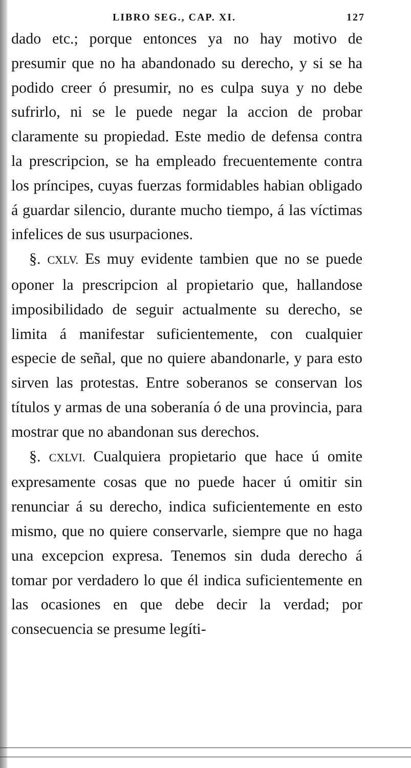LIBRO SEG., CAP. XI. 127
dado etc.; porque entonces ya no hay motivo de presumir que no ha abandonado su derecho, y si se ha podido creer ó presumir, no es culpa suya y no debe sufrirlo, ni se le puede negar la accion de probar claramente su propiedad. Este medio de defensa contra la prescripcion, se ha empleado frecuentemente contra los príncipes, cuyas fuerzas formidables habian obligado á guardar silencio, durante mucho tiempo, á las víctimas infelices de sus usurpaciones.
§. CXLV. Es muy evidente tambien que no se puede oponer la prescripcion al propietario que, hallandose imposibilidado de seguir actualmente su derecho, se limita á manifestar suficientemente, con cualquier especie de señal, que no quiere abandonarle, y para esto sirven las protestas. Entre soberanos se conservan los títulos y armas de una soberanía ó de una provincia, para mostrar que no abandonan sus derechos.
§. CXLVI. Cualquiera propietario que hace ú omite expresamente cosas que no puede hacer ú omitir sin renunciar á su derecho, indica suficientemente en esto mismo, que no quiere conservarle, siempre que no haga una excepcion expresa. Tenemos sin duda derecho á tomar por verdadero lo que él indica suficientemente en las ocasiones en que debe decir la verdad; por consecuencia se presume legíti-